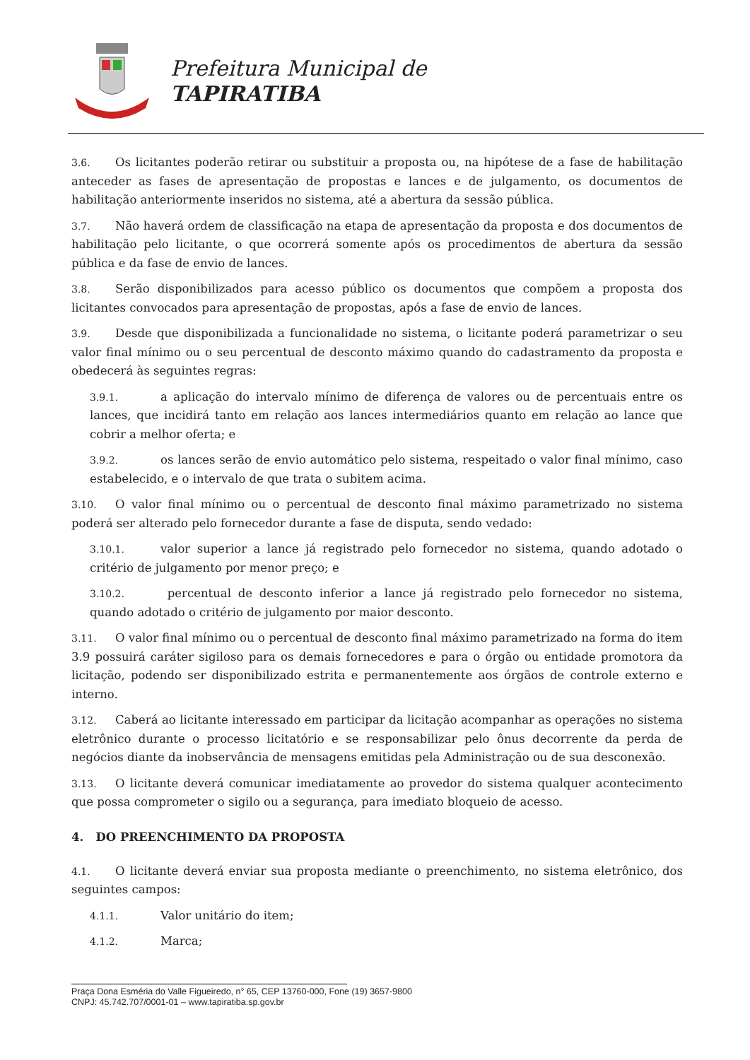Prefeitura Municipal de
TAPIRATIBA
3.6. Os licitantes poderão retirar ou substituir a proposta ou, na hipótese de a fase de habilitação anteceder as fases de apresentação de propostas e lances e de julgamento, os documentos de habilitação anteriormente inseridos no sistema, até a abertura da sessão pública.
3.7. Não haverá ordem de classificação na etapa de apresentação da proposta e dos documentos de habilitação pelo licitante, o que ocorrerá somente após os procedimentos de abertura da sessão pública e da fase de envio de lances.
3.8. Serão disponibilizados para acesso público os documentos que compõem a proposta dos licitantes convocados para apresentação de propostas, após a fase de envio de lances.
3.9. Desde que disponibilizada a funcionalidade no sistema, o licitante poderá parametrizar o seu valor final mínimo ou o seu percentual de desconto máximo quando do cadastramento da proposta e obedecerá às seguintes regras:
3.9.1. a aplicação do intervalo mínimo de diferença de valores ou de percentuais entre os lances, que incidirá tanto em relação aos lances intermediários quanto em relação ao lance que cobrir a melhor oferta; e
3.9.2. os lances serão de envio automático pelo sistema, respeitado o valor final mínimo, caso estabelecido, e o intervalo de que trata o subitem acima.
3.10. O valor final mínimo ou o percentual de desconto final máximo parametrizado no sistema poderá ser alterado pelo fornecedor durante a fase de disputa, sendo vedado:
3.10.1. valor superior a lance já registrado pelo fornecedor no sistema, quando adotado o critério de julgamento por menor preço; e
3.10.2. percentual de desconto inferior a lance já registrado pelo fornecedor no sistema, quando adotado o critério de julgamento por maior desconto.
3.11. O valor final mínimo ou o percentual de desconto final máximo parametrizado na forma do item 3.9 possuirá caráter sigiloso para os demais fornecedores e para o órgão ou entidade promotora da licitação, podendo ser disponibilizado estrita e permanentemente aos órgãos de controle externo e interno.
3.12. Caberá ao licitante interessado em participar da licitação acompanhar as operações no sistema eletrônico durante o processo licitatório e se responsabilizar pelo ônus decorrente da perda de negócios diante da inobservância de mensagens emitidas pela Administração ou de sua desconexão.
3.13. O licitante deverá comunicar imediatamente ao provedor do sistema qualquer acontecimento que possa comprometer o sigilo ou a segurança, para imediato bloqueio de acesso.
4. DO PREENCHIMENTO DA PROPOSTA
4.1. O licitante deverá enviar sua proposta mediante o preenchimento, no sistema eletrônico, dos seguintes campos:
4.1.1. Valor unitário do item;
4.1.2. Marca;
Praça Dona Esméria do Valle Figueiredo, n° 65, CEP 13760-000, Fone (19) 3657-9800
CNPJ: 45.742.707/0001-01 – www.tapiratiba.sp.gov.br